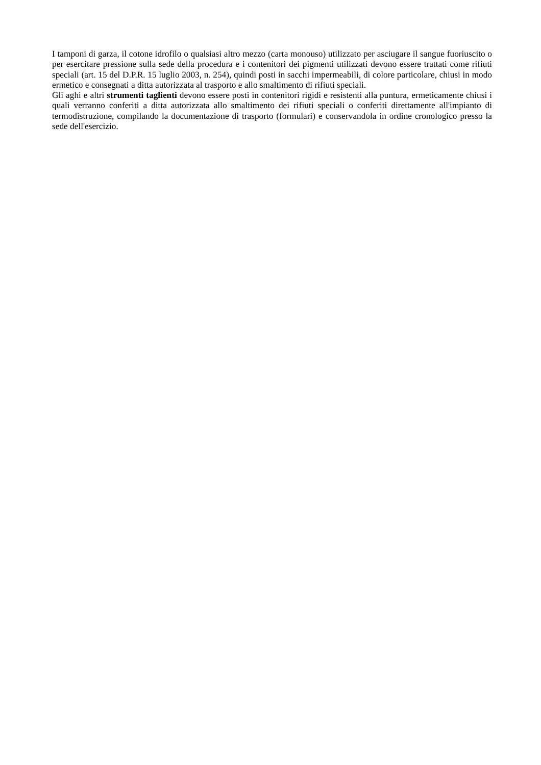I tamponi di garza, il cotone idrofilo o qualsiasi altro mezzo (carta monouso) utilizzato per asciugare il sangue fuoriuscito o per esercitare pressione sulla sede della procedura e i contenitori dei pigmenti utilizzati devono essere trattati come rifiuti speciali (art. 15 del D.P.R. 15 luglio 2003, n. 254), quindi posti in sacchi impermeabili, di colore particolare, chiusi in modo ermetico e consegnati a ditta autorizzata al trasporto e allo smaltimento di rifiuti speciali.
Gli aghi e altri strumenti taglienti devono essere posti in contenitori rigidi e resistenti alla puntura, ermeticamente chiusi i quali verranno conferiti a ditta autorizzata allo smaltimento dei rifiuti speciali o conferiti direttamente all'impianto di termodistruzione, compilando la documentazione di trasporto (formulari) e conservandola in ordine cronologico presso la sede dell'esercizio.